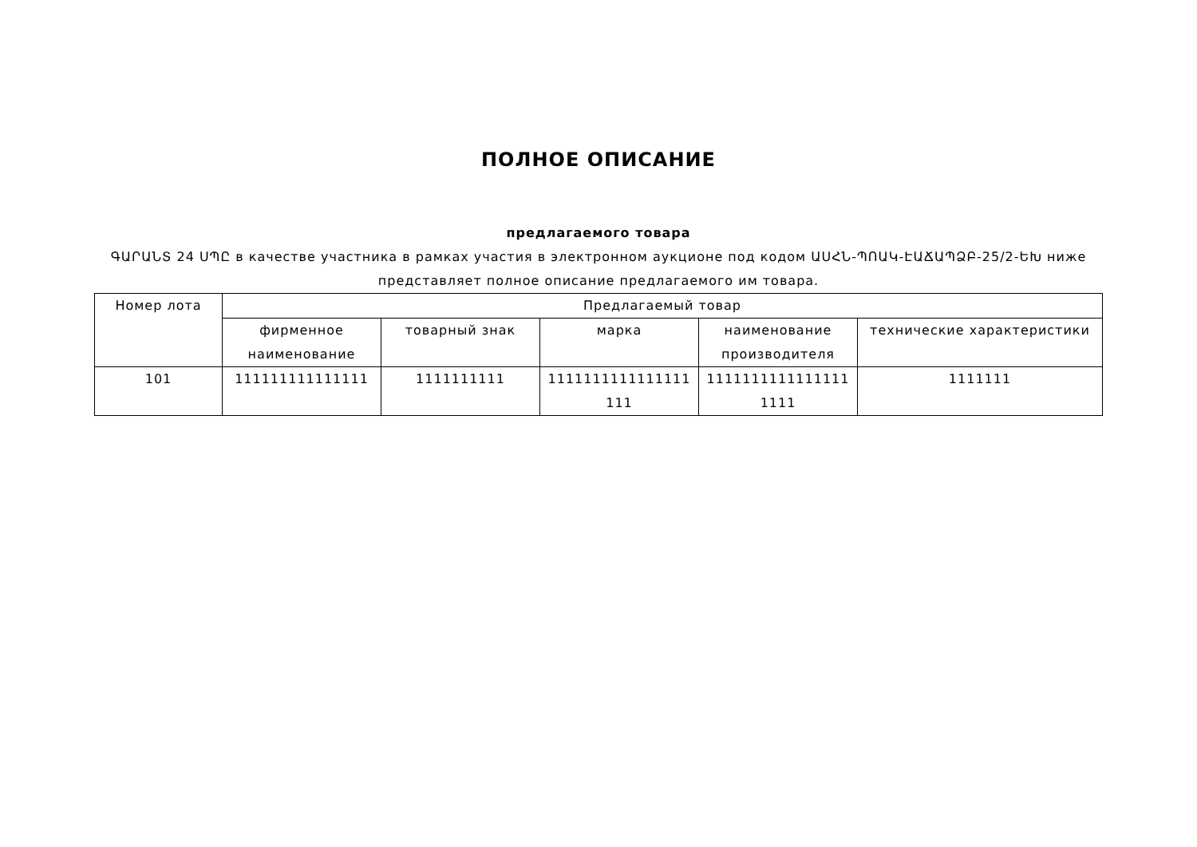ПОЛНОЕ ОПИСАНИЕ
предлагаемого товара
ԳԱՐԱՆՏ 24 ՍՊԸ в качестве участника в рамках участия в электронном аукционе под кодом ԱՍՀՆ-ՊՈԱԿ-ԷԱՃԱՊՁԲ-25/2-ԵԽ ниже представляет полное описание предлагаемого им товара.
| Номер лота | Предлагаемый товар | | | | |
| --- | --- | --- | --- | --- | --- |
| | фирменное наименование | товарный знак | марка | наименование производителя | технические характеристики |
| 101 | 111111111111111 | 1111111111 | 1111111111111111 111 | 1111111111111111 1111 | 1111111 |